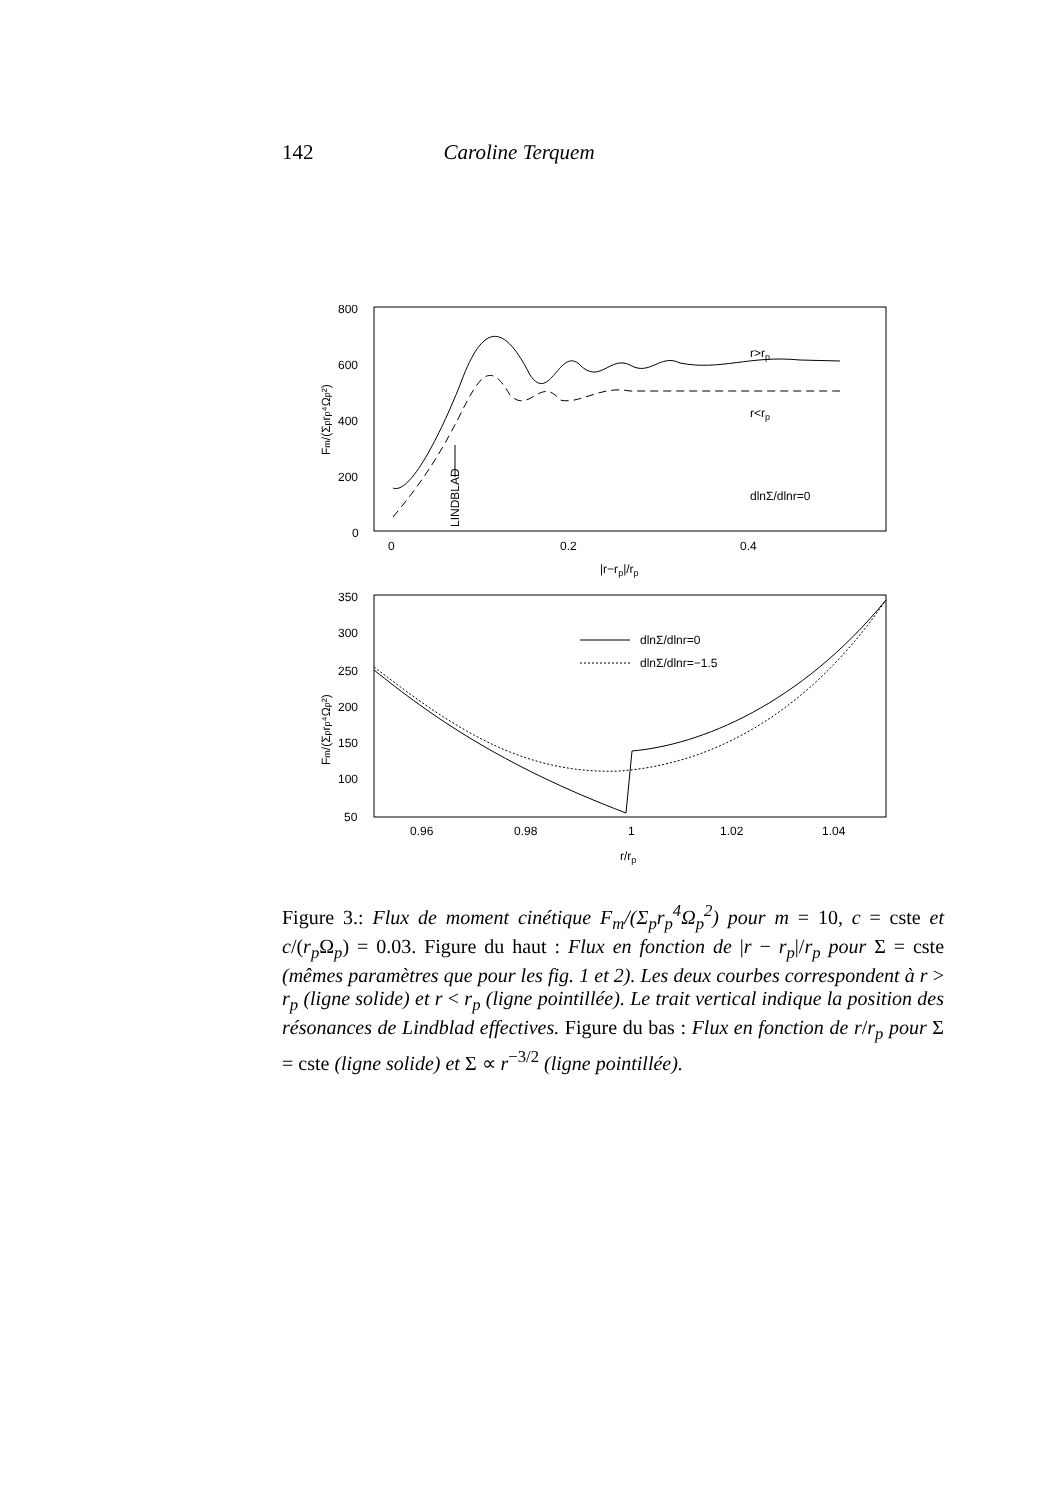142 Caroline Terquem
800
600
400
200
0
0
0.2
0.4
|r−rp|/rp
Fm/(Σprp⁴Ωp²)
LINDBLAD
r>rp
r<rp
dlnΣ/dlnr=0
350
300
250
200
150
100
50
0.96
0.98
1
1.02
1.04
r/rp
Fm/(Σprp⁴Ωp²)
dlnΣ/dlnr=0
dlnΣ/dlnr=−1.5
Figure 3.: Flux de moment cinétique F<sub>m</sub>/(Σ<sub>p</sub>r<sub>p</sub><sup>4</sup>Ω<sub>p</sub><sup>2</sup>) pour m = 10, c = cste et c/(r<sub>p</sub> Ω<sub>p</sub>) = 0.03. Figure du haut : Flux en fonction de |r − r<sub>p</sub>|/r<sub>p</sub> pour Σ = cste (mêmes paramètres que pour les fig. 1 et 2). Les deux courbes correspondent à r > r<sub>p</sub> (ligne solide) et r < r<sub>p</sub> (ligne pointillée). Le trait vertical indique la position des résonances de Lindblad effectives. Figure du bas : Flux en fonction de r/r<sub>p</sub> pour Σ = cste (ligne solide) et Σ ∝ r<sup>−3/2</sup> (ligne pointillée).